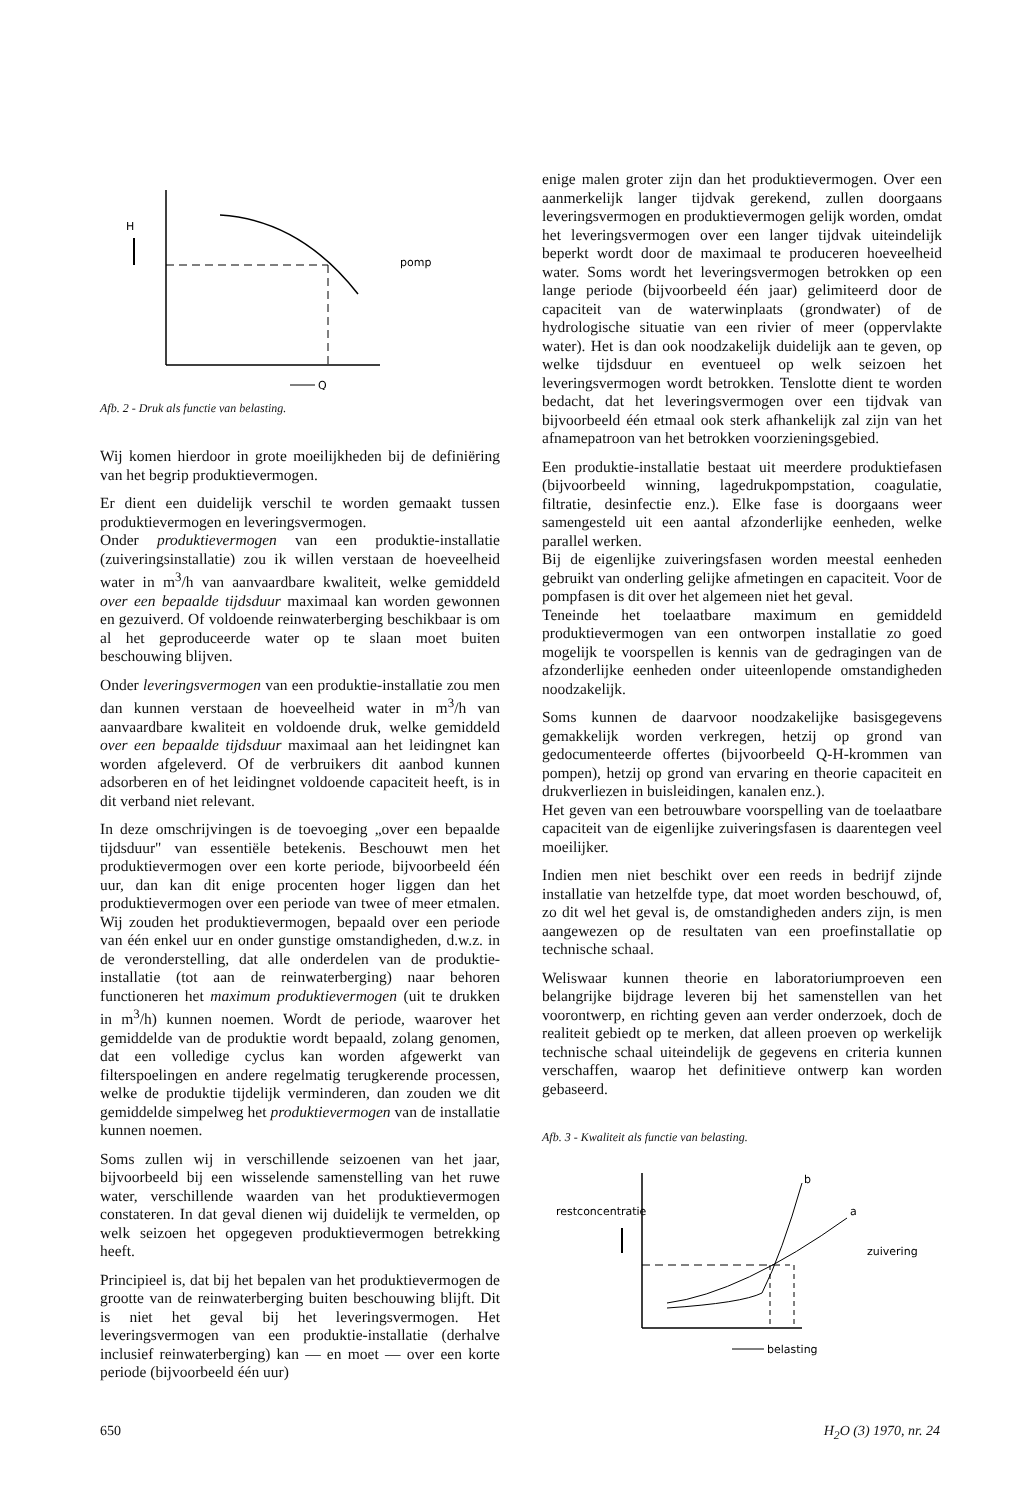H
Q
pomp
Afb. 2 - Druk als functie van belasting.
Wij komen hierdoor in grote moeilijkheden bij de definiëring van het begrip produktievermogen.
Er dient een duidelijk verschil te worden gemaakt tussen produktievermogen en leveringsvermogen.
Onder produktievermogen van een produktie-installatie (zuiveringsinstallatie) zou ik willen verstaan de hoeveelheid water in m<sup>3</sup>/h van aanvaardbare kwaliteit, welke gemiddeld over een bepaalde tijdsduur maximaal kan worden gewonnen en gezuiverd. Of voldoende reinwaterberging beschikbaar is om al het geproduceerde water op te slaan moet buiten beschouwing blijven.
Onder leveringsvermogen van een produktie-installatie zou men dan kunnen verstaan de hoeveelheid water in m<sup>3</sup>/h van aanvaardbare kwaliteit en voldoende druk, welke gemiddeld over een bepaalde tijdsduur maximaal aan het leidingnet kan worden afgeleverd. Of de verbruikers dit aanbod kunnen adsorberen en of het leidingnet voldoende capaciteit heeft, is in dit verband niet relevant.
In deze omschrijvingen is de toevoeging „over een bepaalde tijdsduur" van essentiële betekenis. Beschouwt men het produktievermogen over een korte periode, bijvoorbeeld één uur, dan kan dit enige procenten hoger liggen dan het produktievermogen over een periode van twee of meer etmalen. Wij zouden het produktievermogen, bepaald over een periode van één enkel uur en onder gunstige omstandigheden, d.w.z. in de veronderstelling, dat alle onderdelen van de produktie-installatie (tot aan de reinwaterberging) naar behoren functioneren het maximum produktievermogen (uit te drukken in m<sup>3</sup>/h) kunnen noemen. Wordt de periode, waarover het gemiddelde van de produktie wordt bepaald, zolang genomen, dat een volledige cyclus kan worden afgewerkt van filterspoelingen en andere regelmatig terugkerende processen, welke de produktie tijdelijk verminderen, dan zouden we dit gemiddelde simpelweg het produktievermogen van de installatie kunnen noemen.
Soms zullen wij in verschillende seizoenen van het jaar, bijvoorbeeld bij een wisselende samenstelling van het ruwe water, verschillende waarden van het produktievermogen constateren. In dat geval dienen wij duidelijk te vermelden, op welk seizoen het opgegeven produktievermogen betrekking heeft.
Principieel is, dat bij het bepalen van het produktievermogen de grootte van de reinwaterberging buiten beschouwing blijft. Dit is niet het geval bij het leveringsvermogen. Het leveringsvermogen van een produktie-installatie (derhalve inclusief reinwaterberging) kan — en moet — over een korte periode (bijvoorbeeld één uur)
enige malen groter zijn dan het produktievermogen. Over een aanmerkelijk langer tijdvak gerekend, zullen doorgaans leveringsvermogen en produktievermogen gelijk worden, omdat het leveringsvermogen over een langer tijdvak uiteindelijk beperkt wordt door de maximaal te produceren hoeveelheid water. Soms wordt het leveringsvermogen betrokken op een lange periode (bijvoorbeeld één jaar) gelimiteerd door de capaciteit van de waterwinplaats (grondwater) of de hydrologische situatie van een rivier of meer (oppervlakte water). Het is dan ook noodzakelijk duidelijk aan te geven, op welke tijdsduur en eventueel op welk seizoen het leveringsvermogen wordt betrokken. Tenslotte dient te worden bedacht, dat het leveringsvermogen over een tijdvak van bijvoorbeeld één etmaal ook sterk afhankelijk zal zijn van het afnamepatroon van het betrokken voorzieningsgebied.
Een produktie-installatie bestaat uit meerdere produktiefasen (bijvoorbeeld winning, lagedrukpompstation, coagulatie, filtratie, desinfectie enz.). Elke fase is doorgaans weer samengesteld uit een aantal afzonderlijke eenheden, welke parallel werken.
Bij de eigenlijke zuiveringsfasen worden meestal eenheden gebruikt van onderling gelijke afmetingen en capaciteit. Voor de pompfasen is dit over het algemeen niet het geval.
Teneinde het toelaatbare maximum en gemiddeld produktievermogen van een ontworpen installatie zo goed mogelijk te voorspellen is kennis van de gedragingen van de afzonderlijke eenheden onder uiteenlopende omstandigheden noodzakelijk.
Soms kunnen de daarvoor noodzakelijke basisgegevens gemakkelijk worden verkregen, hetzij op grond van gedocumenteerde offertes (bijvoorbeeld Q-H-krommen van pompen), hetzij op grond van ervaring en theorie capaciteit en drukverliezen in buisleidingen, kanalen enz.).
Het geven van een betrouwbare voorspelling van de toelaatbare capaciteit van de eigenlijke zuiveringsfasen is daarentegen veel moeilijker.
Indien men niet beschikt over een reeds in bedrijf zijnde installatie van hetzelfde type, dat moet worden beschouwd, of, zo dit wel het geval is, de omstandigheden anders zijn, is men aangewezen op de resultaten van een proefinstallatie op technische schaal.
Weliswaar kunnen theorie en laboratoriumproeven een belangrijke bijdrage leveren bij het samenstellen van het voorontwerp, en richting geven aan verder onderzoek, doch de realiteit gebiedt op te merken, dat alleen proeven op werkelijk technische schaal uiteindelijk de gegevens en criteria kunnen verschaffen, waarop het definitieve ontwerp kan worden gebaseerd.
Afb. 3 - Kwaliteit als functie van belasting.
restconcentratie
b
a
zuivering
belasting
650 H<sub>2</sub>O (3) 1970, nr. 24